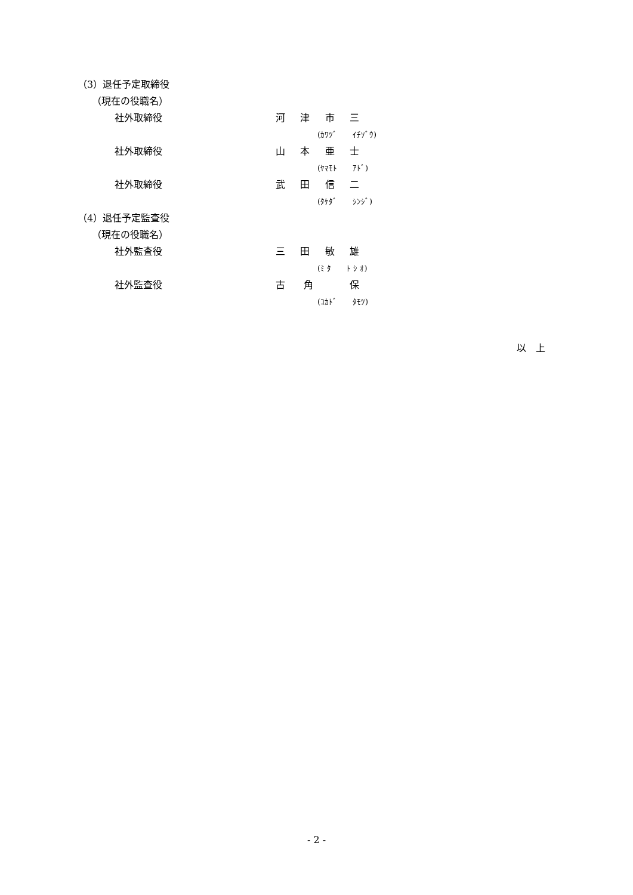（3）退任予定取締役
　　（現在の役職名）
社外取締役 河津市三
(ｶﾜﾂﾞ　　ｲﾁｿﾞｳ)
社外取締役 山本亜士
(ﾔﾏﾓﾄ　　ｱﾄﾞ)
社外取締役 武田信二
(ﾀｹﾀﾞ　　ｼﾝｼﾞ)
（4）退任予定監査役
　　（現在の役職名）
社外監査役 三田敏雄
(ﾐ ﾀ　　ﾄ ｼ ｵ)
社外監査役 古角 保
(ｺｶﾄﾞ　　ﾀﾓﾂ)
以　上
- 2 -